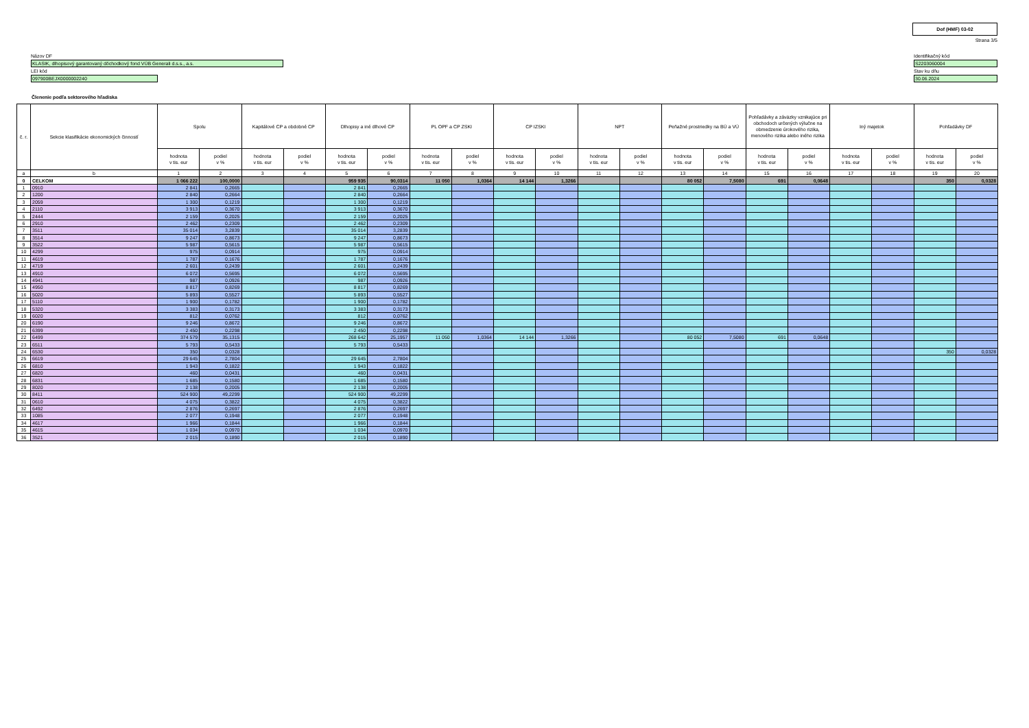Dof (HMF) 03-02
Strana 3/5
Názov DF
KLASIK, dlhopisový garantovaný dôchodkový fond VÚB Generali d.s.s., a.s.
LEI kód
097900BEJX0000002240
Identifikačný kód
S2203060004
Stav ku dňu
30.06.2024
Členenie podľa sektorového hľadiska
| č. r. | Sekcie klasifikácie ekonomických činností | Spolu | | Kapitálové CP a obdobné CP | | Dlhopisy a iné dlhové CP | | PL OPF a CP ZSKI | | CP IZSKI | | NPT | | Peňažné prostriedky na BÚ a VÚ | | Pohľadávky a záväzky vznikajúce pri obchodoch určených výlučne na obmedzenie úrokového rizika, menového rizika alebo iného rizika | | Iný majetok | | Pohľadávky DF | |
| --- | --- | --- | --- | --- | --- | --- | --- | --- | --- | --- | --- | --- | --- | --- | --- | --- | --- | --- | --- | --- | --- |
| | | hodnota v tis. eur | podiel v % | hodnota v tis. eur | podiel v % | hodnota v tis. eur | podiel v % | hodnota v tis. eur | podiel v % | hodnota v tis. eur | podiel v % | hodnota v tis. eur | podiel v % | hodnota v tis. eur | podiel v % | hodnota v tis. eur | podiel v % | hodnota v tis. eur | podiel v % | hodnota v tis. eur | podiel v % |
| a | b | 1 | 2 | 3 | 4 | 5 | 6 | 7 | 8 | 9 | 10 | 11 | 12 | 13 | 14 | 15 | 16 | 17 | 18 | 19 | 20 |
| 0 | CELKOM | 1 066 222 | 100,0000 | | | 959 935 | 90,0314 | 11 050 | 1,0364 | 14 144 | 1,3266 | | | 80 052 | 7,5080 | 691 | 0,0648 | | | 350 | 0,0328 |
| 1 | 0910 | 2 841 | 0,2665 | | | 2 841 | 0,2665 | | | | | | | | | | | | | | |
| 2 | 1200 | 2 840 | 0,2664 | | | 2 840 | 0,2664 | | | | | | | | | | | | | | |
| 3 | 2059 | 1 300 | 0,1219 | | | 1 300 | 0,1219 | | | | | | | | | | | | | | |
| 4 | 2110 | 3 913 | 0,3670 | | | 3 913 | 0,3670 | | | | | | | | | | | | | | |
| 5 | 2444 | 2 159 | 0,2025 | | | 2 159 | 0,2025 | | | | | | | | | | | | | | |
| 6 | 2910 | 2 462 | 0,2309 | | | 2 462 | 0,2309 | | | | | | | | | | | | | | |
| 7 | 3511 | 35 014 | 3,2839 | | | 35 014 | 3,2839 | | | | | | | | | | | | | | |
| 8 | 3514 | 9 247 | 0,8673 | | | 9 247 | 0,8673 | | | | | | | | | | | | | | |
| 9 | 3522 | 5 987 | 0,5615 | | | 5 987 | 0,5615 | | | | | | | | | | | | | | |
| 10 | 4299 | 975 | 0,0914 | | | 975 | 0,0914 | | | | | | | | | | | | | | |
| 11 | 4619 | 1 787 | 0,1676 | | | 1 787 | 0,1676 | | | | | | | | | | | | | | |
| 12 | 4719 | 2 601 | 0,2439 | | | 2 601 | 0,2439 | | | | | | | | | | | | | | |
| 13 | 4910 | 6 072 | 0,5695 | | | 6 072 | 0,5695 | | | | | | | | | | | | | | |
| 14 | 4941 | 987 | 0,0926 | | | 987 | 0,0926 | | | | | | | | | | | | | | |
| 15 | 4950 | 8 817 | 0,8269 | | | 8 817 | 0,8269 | | | | | | | | | | | | | | |
| 16 | 5020 | 5 893 | 0,5527 | | | 5 893 | 0,5527 | | | | | | | | | | | | | | |
| 17 | 5110 | 1 900 | 0,1782 | | | 1 900 | 0,1782 | | | | | | | | | | | | | | |
| 18 | 5320 | 3 383 | 0,3173 | | | 3 383 | 0,3173 | | | | | | | | | | | | | | |
| 19 | 6020 | 812 | 0,0762 | | | 812 | 0,0762 | | | | | | | | | | | | | | |
| 20 | 6190 | 9 246 | 0,8672 | | | 9 246 | 0,8672 | | | | | | | | | | | | | | |
| 21 | 6399 | 2 450 | 0,2298 | | | 2 450 | 0,2298 | | | | | | | | | | | | | | |
| 22 | 6499 | 374 579 | 35,1315 | | | 268 642 | 25,1957 | 11 050 | 1,0364 | 14 144 | 1,3266 | | | 80 052 | 7,5080 | 691 | 0,0648 | | | | |
| 23 | 6511 | 5 793 | 0,5433 | | | 5 793 | 0,5433 | | | | | | | | | | | | | | |
| 24 | 6530 | 350 | 0,0328 | | | | | | | | | | | | | | | | | 350 | 0,0328 |
| 25 | 6619 | 29 645 | 2,7804 | | | 29 645 | 2,7804 | | | | | | | | | | | | | | |
| 26 | 6810 | 1 943 | 0,1822 | | | 1 943 | 0,1822 | | | | | | | | | | | | | | |
| 27 | 6820 | 460 | 0,0431 | | | 460 | 0,0431 | | | | | | | | | | | | | | |
| 28 | 6831 | 1 685 | 0,1580 | | | 1 685 | 0,1580 | | | | | | | | | | | | | | |
| 29 | 8020 | 2 138 | 0,2005 | | | 2 138 | 0,2005 | | | | | | | | | | | | | | |
| 30 | 8411 | 524 900 | 49,2299 | | | 524 900 | 49,2299 | | | | | | | | | | | | | | |
| 31 | 0610 | 4 075 | 0,3822 | | | 4 075 | 0,3822 | | | | | | | | | | | | | | |
| 32 | 6492 | 2 876 | 0,2697 | | | 2 876 | 0,2697 | | | | | | | | | | | | | | |
| 33 | 1085 | 2 077 | 0,1948 | | | 2 077 | 0,1948 | | | | | | | | | | | | | | |
| 34 | 4617 | 1 966 | 0,1844 | | | 1 966 | 0,1844 | | | | | | | | | | | | | | |
| 35 | 4615 | 1 034 | 0,0970 | | | 1 034 | 0,0970 | | | | | | | | | | | | | | |
| 36 | 3521 | 2 015 | 0,1890 | | | 2 015 | 0,1890 | | | | | | | | | | | | | | |